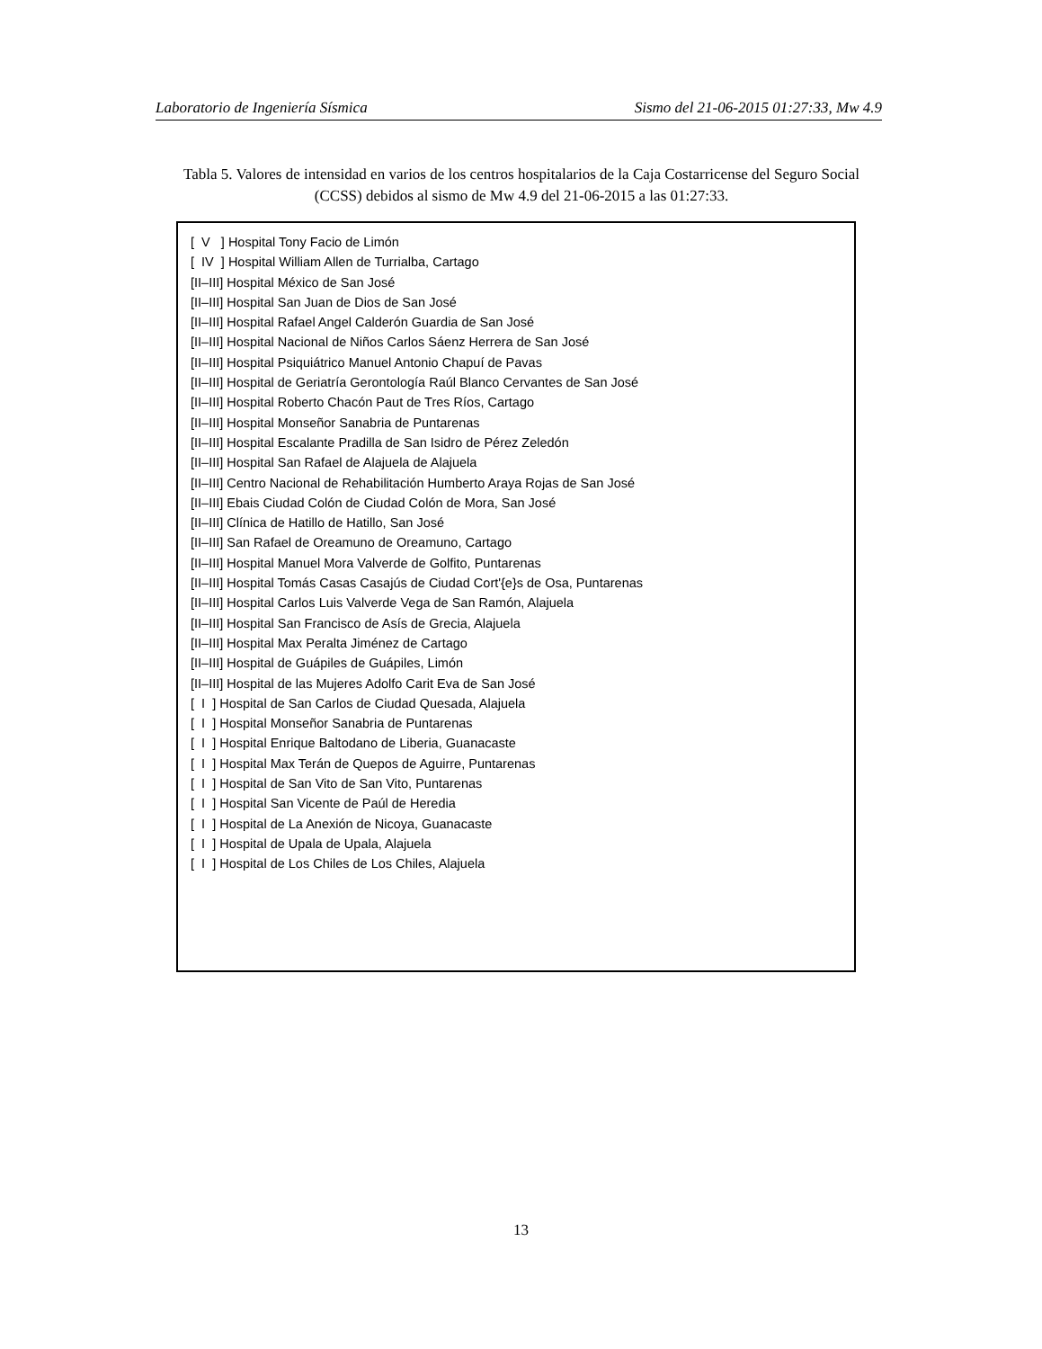Laboratorio de Ingeniería Sísmica Sismo del 21-06-2015 01:27:33, Mw 4.9
Tabla 5. Valores de intensidad en varios de los centros hospitalarios de la Caja Costarricense del Seguro Social (CCSS) debidos al sismo de Mw 4.9 del 21-06-2015 a las 01:27:33.
[ V ] Hospital Tony Facio de Limón
[ IV ] Hospital William Allen de Turrialba, Cartago
[II–III] Hospital México de San José
[II–III] Hospital San Juan de Dios de San José
[II–III] Hospital Rafael Angel Calderón Guardia de San José
[II–III] Hospital Nacional de Niños Carlos Sáenz Herrera de San José
[II–III] Hospital Psiquiátrico Manuel Antonio Chapuí de Pavas
[II–III] Hospital de Geriatría Gerontología Raúl Blanco Cervantes de San José
[II–III] Hospital Roberto Chacón Paut de Tres Ríos, Cartago
[II–III] Hospital Monseñor Sanabria de Puntarenas
[II–III] Hospital Escalante Pradilla de San Isidro de Pérez Zeledón
[II–III] Hospital San Rafael de Alajuela de Alajuela
[II–III] Centro Nacional de Rehabilitación Humberto Araya Rojas de San José
[II–III] Ebais Ciudad Colón de Ciudad Colón de Mora, San José
[II–III] Clínica de Hatillo de Hatillo, San José
[II–III] San Rafael de Oreamuno de Oreamuno, Cartago
[II–III] Hospital Manuel Mora Valverde de Golfito, Puntarenas
[II–III] Hospital Tomás Casas Casajús de Ciudad Cort'{e}s de Osa, Puntarenas
[II–III] Hospital Carlos Luis Valverde Vega de San Ramón, Alajuela
[II–III] Hospital San Francisco de Asís de Grecia, Alajuela
[II–III] Hospital Max Peralta Jiménez de Cartago
[II–III] Hospital de Guápiles de Guápiles, Limón
[II–III] Hospital de las Mujeres Adolfo Carit Eva de San José
[ I ] Hospital de San Carlos de Ciudad Quesada, Alajuela
[ I ] Hospital Monseñor Sanabria de Puntarenas
[ I ] Hospital Enrique Baltodano de Liberia, Guanacaste
[ I ] Hospital Max Terán de Quepos de Aguirre, Puntarenas
[ I ] Hospital de San Vito de San Vito, Puntarenas
[ I ] Hospital San Vicente de Paúl de Heredia
[ I ] Hospital de La Anexión de Nicoya, Guanacaste
[ I ] Hospital de Upala de Upala, Alajuela
[ I ] Hospital de Los Chiles de Los Chiles, Alajuela
13